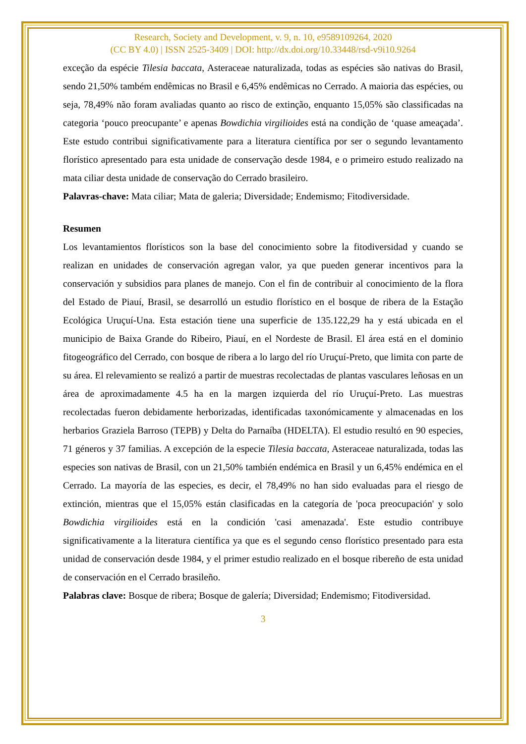Research, Society and Development, v. 9, n. 10, e9589109264, 2020
(CC BY 4.0) | ISSN 2525-3409 | DOI: http://dx.doi.org/10.33448/rsd-v9i10.9264
exceção da espécie Tilesia baccata, Asteraceae naturalizada, todas as espécies são nativas do Brasil, sendo 21,50% também endêmicas no Brasil e 6,45% endêmicas no Cerrado. A maioria das espécies, ou seja, 78,49% não foram avaliadas quanto ao risco de extinção, enquanto 15,05% são classificadas na categoria ‘pouco preocupante’ e apenas Bowdichia virgilioides está na condição de ‘quase ameaçada’. Este estudo contribui significativamente para a literatura científica por ser o segundo levantamento florístico apresentado para esta unidade de conservação desde 1984, e o primeiro estudo realizado na mata ciliar desta unidade de conservação do Cerrado brasileiro.
Palavras-chave: Mata ciliar; Mata de galeria; Diversidade; Endemismo; Fitodiversidade.
Resumen
Los levantamientos florísticos son la base del conocimiento sobre la fitodiversidad y cuando se realizan en unidades de conservación agregan valor, ya que pueden generar incentivos para la conservación y subsidios para planes de manejo. Con el fin de contribuir al conocimiento de la flora del Estado de Piauí, Brasil, se desarrolló un estudio florístico en el bosque de ribera de la Estação Ecológica Uruçuí-Una. Esta estación tiene una superficie de 135.122,29 ha y está ubicada en el municipio de Baixa Grande do Ribeiro, Piauí, en el Nordeste de Brasil. El área está en el dominio fitogeográfico del Cerrado, con bosque de ribera a lo largo del río Uruçuí-Preto, que limita con parte de su área. El relevamiento se realizó a partir de muestras recolectadas de plantas vasculares leñosas en un área de aproximadamente 4.5 ha en la margen izquierda del río Uruçuí-Preto. Las muestras recolectadas fueron debidamente herborizadas, identificadas taxonómicamente y almacenadas en los herbarios Graziela Barroso (TEPB) y Delta do Parnaíba (HDELTA). El estudio resultó en 90 especies, 71 géneros y 37 familias. A excepción de la especie Tilesia baccata, Asteraceae naturalizada, todas las especies son nativas de Brasil, con un 21,50% también endémica en Brasil y un 6,45% endémica en el Cerrado. La mayoría de las especies, es decir, el 78,49% no han sido evaluadas para el riesgo de extinción, mientras que el 15,05% están clasificadas en la categoría de 'poca preocupación' y solo Bowdichia virgilioides está en la condición 'casi amenazada'. Este estudio contribuye significativamente a la literatura científica ya que es el segundo censo florístico presentado para esta unidad de conservación desde 1984, y el primer estudio realizado en el bosque ribereño de esta unidad de conservación en el Cerrado brasileño.
Palabras clave: Bosque de ribera; Bosque de galería; Diversidad; Endemismo; Fitodiversidad.
3